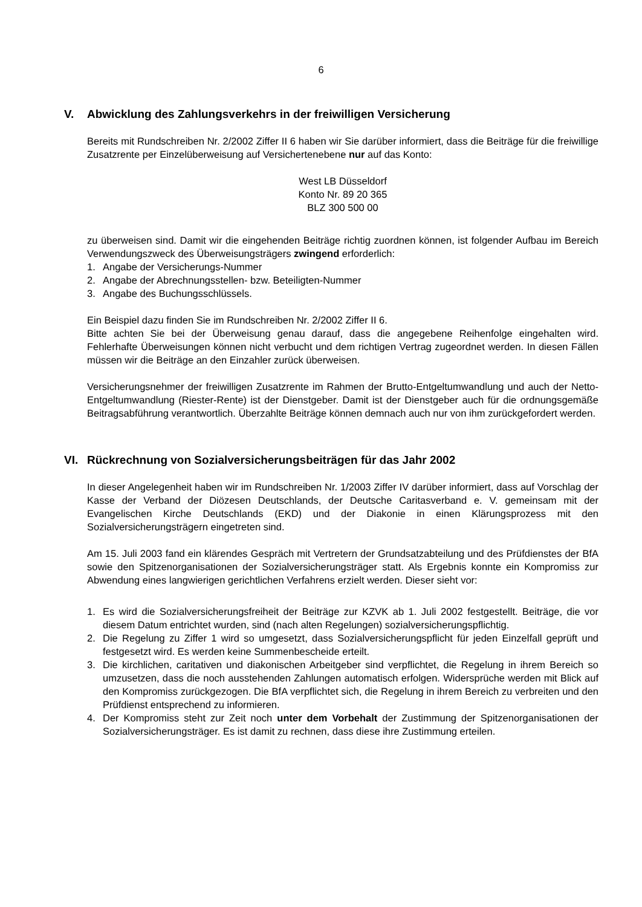6
V. Abwicklung des Zahlungsverkehrs in der freiwilligen Versicherung
Bereits mit Rundschreiben Nr. 2/2002 Ziffer II 6 haben wir Sie darüber informiert, dass die Beiträge für die freiwillige Zusatzrente per Einzelüberweisung auf Versichertenebene nur auf das Konto:
West LB Düsseldorf
Konto Nr. 89 20 365
BLZ 300 500 00
zu überweisen sind. Damit wir die eingehenden Beiträge richtig zuordnen können, ist folgender Aufbau im Bereich Verwendungszweck des Überweisungsträgers zwingend erforderlich:
1. Angabe der Versicherungs-Nummer
2. Angabe der Abrechnungsstellen- bzw. Beteiligten-Nummer
3. Angabe des Buchungsschlüssels.
Ein Beispiel dazu finden Sie im Rundschreiben Nr. 2/2002 Ziffer II 6.
Bitte achten Sie bei der Überweisung genau darauf, dass die angegebene Reihenfolge eingehalten wird. Fehlerhafte Überweisungen können nicht verbucht und dem richtigen Vertrag zugeordnet werden. In diesen Fällen müssen wir die Beiträge an den Einzahler zurück überweisen.
Versicherungsnehmer der freiwilligen Zusatzrente im Rahmen der Brutto-Entgeltumwandlung und auch der Netto-Entgeltumwandlung (Riester-Rente) ist der Dienstgeber. Damit ist der Dienstgeber auch für die ordnungsgemäße Beitragsabführung verantwortlich. Überzahlte Beiträge können demnach auch nur von ihm zurückgefordert werden.
VI. Rückrechnung von Sozialversicherungsbeiträgen für das Jahr 2002
In dieser Angelegenheit haben wir im Rundschreiben Nr. 1/2003 Ziffer IV darüber informiert, dass auf Vorschlag der Kasse der Verband der Diözesen Deutschlands, der Deutsche Caritasverband e. V. gemeinsam mit der Evangelischen Kirche Deutschlands (EKD) und der Diakonie in einen Klärungsprozess mit den Sozialversicherungsträgern eingetreten sind.
Am 15. Juli 2003 fand ein klärendes Gespräch mit Vertretern der Grundsatzabteilung und des Prüfdienstes der BfA sowie den Spitzenorganisationen der Sozialversicherungsträger statt. Als Ergebnis konnte ein Kompromiss zur Abwendung eines langwierigen gerichtlichen Verfahrens erzielt werden. Dieser sieht vor:
1. Es wird die Sozialversicherungsfreiheit der Beiträge zur KZVK ab 1. Juli 2002 festgestellt. Beiträge, die vor diesem Datum entrichtet wurden, sind (nach alten Regelungen) sozialversicherungspflichtig.
2. Die Regelung zu Ziffer 1 wird so umgesetzt, dass Sozialversicherungspflicht für jeden Einzelfall geprüft und festgesetzt wird. Es werden keine Summenbescheide erteilt.
3. Die kirchlichen, caritativen und diakonischen Arbeitgeber sind verpflichtet, die Regelung in ihrem Bereich so umzusetzen, dass die noch ausstehenden Zahlungen automatisch erfolgen. Widersprüche werden mit Blick auf den Kompromiss zurückgezogen. Die BfA verpflichtet sich, die Regelung in ihrem Bereich zu verbreiten und den Prüfdienst entsprechend zu informieren.
4. Der Kompromiss steht zur Zeit noch unter dem Vorbehalt der Zustimmung der Spitzenorganisationen der Sozialversicherungsträger. Es ist damit zu rechnen, dass diese ihre Zustimmung erteilen.